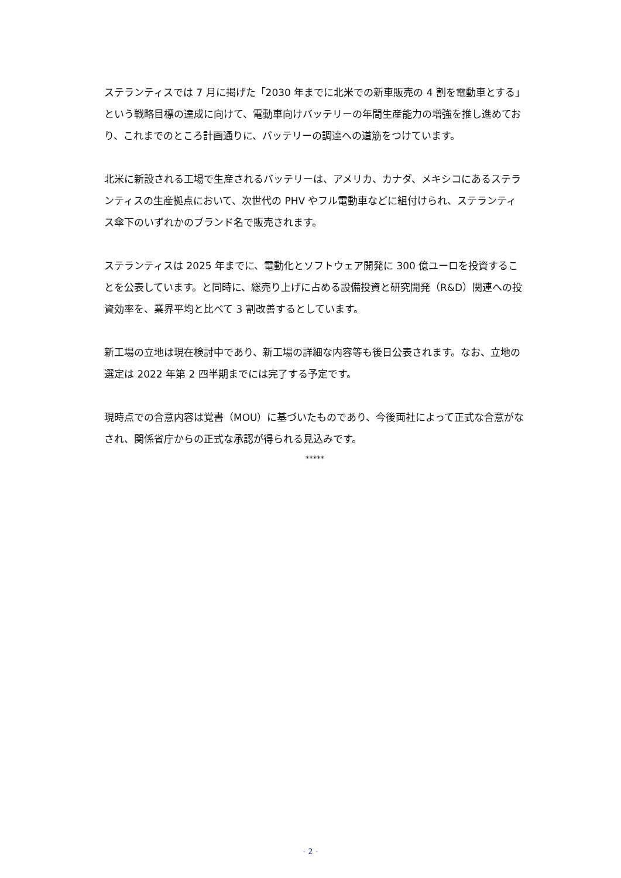ステランティスでは 7 月に掲げた「2030 年までに北米での新車販売の 4 割を電動車とする」という戦略目標の達成に向けて、電動車向けバッテリーの年間生産能力の増強を推し進めており、これまでのところ計画通りに、バッテリーの調達への道筋をつけています。
北米に新設される工場で生産されるバッテリーは、アメリカ、カナダ、メキシコにあるステランティスの生産拠点において、次世代の PHV やフル電動車などに組付けられ、ステランティス傘下のいずれかのブランド名で販売されます。
ステランティスは 2025 年までに、電動化とソフトウェア開発に 300 億ユーロを投資することを公表しています。と同時に、総売り上げに占める設備投資と研究開発（R&D）関連への投資効率を、業界平均と比べて 3 割改善するとしています。
新工場の立地は現在検討中であり、新工場の詳細な内容等も後日公表されます。なお、立地の選定は 2022 年第 2 四半期までには完了する予定です。
現時点での合意内容は覚書（MOU）に基づいたものであり、今後両社によって正式な合意がなされ、関係省庁からの正式な承認が得られる見込みです。
*****
- 2 -